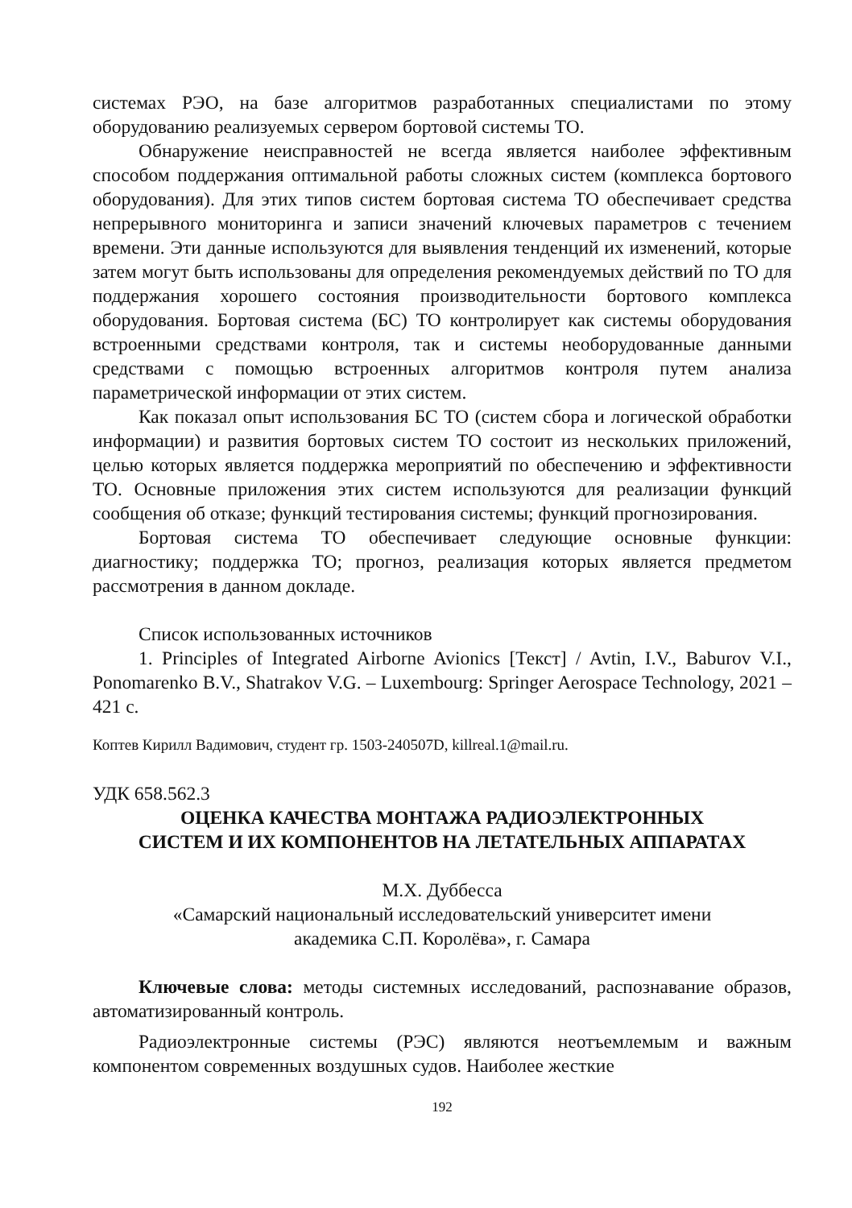системах РЭО, на базе алгоритмов разработанных специалистами по этому оборудованию реализуемых сервером бортовой системы ТО.
Обнаружение неисправностей не всегда является наиболее эффективным способом поддержания оптимальной работы сложных систем (комплекса бортового оборудования). Для этих типов систем бортовая система ТО обеспечивает средства непрерывного мониторинга и записи значений ключевых параметров с течением времени. Эти данные используются для выявления тенденций их изменений, которые затем могут быть использованы для определения рекомендуемых действий по ТО для поддержания хорошего состояния производительности бортового комплекса оборудования. Бортовая система (БС) ТО контролирует как системы оборудования встроенными средствами контроля, так и системы необорудованные данными средствами с помощью встроенных алгоритмов контроля путем анализа параметрической информации от этих систем.
Как показал опыт использования БС ТО (систем сбора и логической обработки информации) и развития бортовых систем ТО состоит из нескольких приложений, целью которых является поддержка мероприятий по обеспечению и эффективности ТО. Основные приложения этих систем используются для реализации функций сообщения об отказе; функций тестирования системы; функций прогнозирования.
Бортовая система ТО обеспечивает следующие основные функции: диагностику; поддержка ТО; прогноз, реализация которых является предметом рассмотрения в данном докладе.
Список использованных источников
1. Principles of Integrated Airborne Avionics [Текст] / Avtin, I.V., Baburov V.I., Ponomarenko B.V., Shatrakov V.G. – Luxembourg: Springer Aerospace Technology, 2021 – 421 с.
Коптев Кирилл Вадимович, студент гр. 1503-240507D, killreal.1@mail.ru.
УДК 658.562.3
ОЦЕНКА КАЧЕСТВА МОНТАЖА РАДИОЭЛЕКТРОННЫХ
СИСТЕМ И ИХ КОМПОНЕНТОВ НА ЛЕТАТЕЛЬНЫХ АППАРАТАХ
М.Х. Дуббесса
«Самарский национальный исследовательский университет имени
академика С.П. Королёва», г. Самара
Ключевые слова: методы системных исследований, распознавание образов, автоматизированный контроль.
Радиоэлектронные системы (РЭС) являются неотъемлемым и важным компонентом современных воздушных судов. Наиболее жесткие
192